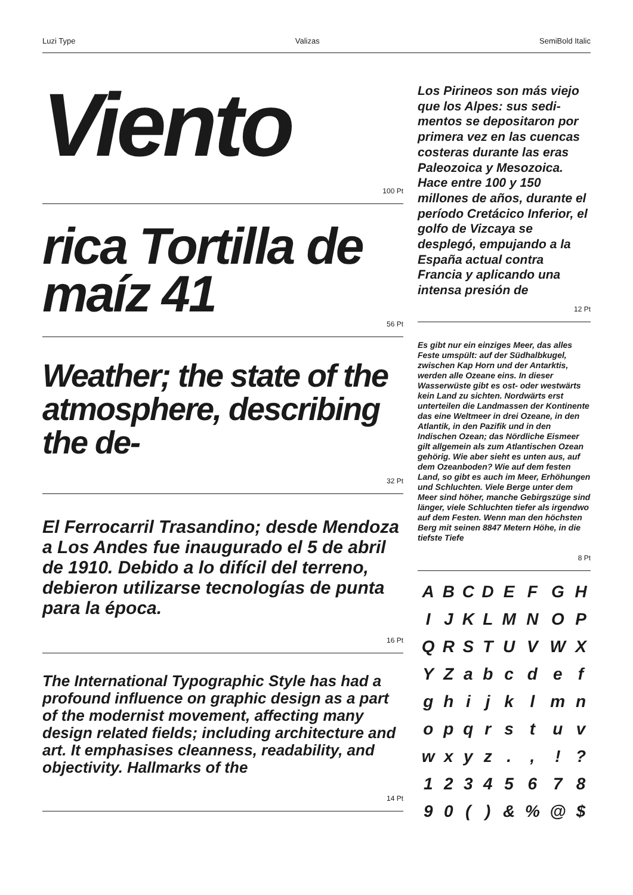Luzi Type Valizas SemiBold Italic
Viento
100 Pt
rica Tortilla de maíz 41
56 Pt
Weather; the state of the atmosphere, describing the de-
32 Pt
El Ferrocarril Trasandino; desde Mendoza a Los Andes fue inaugura­do el 5 de abril de 1910. Debido a lo difícil del terreno, debieron utilizarse tecnologías de punta para la época.
16 Pt
The International Typographic Style has had a profound influence on graphic design as a part of the modernist movement, affecting many design related fields; including archi­tecture and art. It emphasises cleanness, readability, and objectivity. Hallmarks of the
14 Pt
Los Pirineos son más viejo que los Alpes: sus sedi­mentos se depositaron por primera vez en las cuencas costeras durante las eras Paleozoica y Me­sozoica. Hace entre 100 y 150 millones de años, du­rante el período Cretácico Inferior, el golfo de Viz­caya se desplegó, empu­jando a la España actual contra Francia y aplicando una intensa presión de
12 Pt
Es gibt nur ein einziges Meer, das alles Feste umspült: auf der Südhalbkugel, zwischen Kap Horn und der Antark­tis, werden alle Ozeane eins. In dieser Wasserwüste gibt es ost- oder west­wärts kein Land zu sichten. Nordwärts erst unterteilen die Landmassen der Kontinente das eine Weltmeer in drei Ozeane, in den Atlantik, in den Pazi­fik und in den Indischen Ozean; das Nördliche Eismeer gilt allgemein als zum Atlantischen Ozean gehörig. Wie aber sieht es unten aus, auf dem Oze­anboden? Wie auf dem festen Land, so gibt es auch im Meer, Erhöhungen und Schluchten. Viele Berge unter dem Meer sind höher, manche Gebirgszüge sind länger, viele Schluchten tiefer als irgendwo auf dem Festen. Wenn man den höchsten Berg mit seinen 8847 Metern Höhe, in die tiefste Tiefe
8 Pt
| A | B | C | D | E | F | G | H |
| I | J | K | L | M | N | O | P |
| Q | R | S | T | U | V | W | X |
| Y | Z | a | b | c | d | e | f |
| g | h | i | j | k | l | m | n |
| o | p | q | r | s | t | u | v |
| w | x | y | z | . | , | ! | ? |
| 1 | 2 | 3 | 4 | 5 | 6 | 7 | 8 |
| 9 | 0 | ( | ) | & | % | @ | $ |